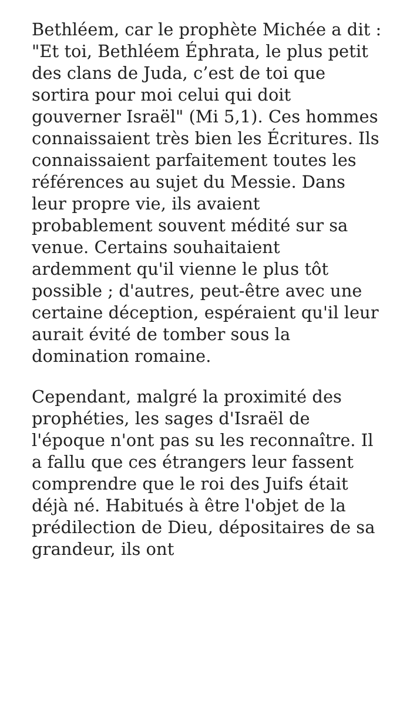Bethléem, car le prophète Michée a dit : "Et toi, Bethléem Éphrata, le plus petit des clans de Juda, c’est de toi que sortira pour moi celui qui doit gouverner Israël" (Mi 5,1). Ces hommes connaissaient très bien les Écritures. Ils connaissaient parfaitement toutes les références au sujet du Messie. Dans leur propre vie, ils avaient probablement souvent médité sur sa venue. Certains souhaitaient ardemment qu'il vienne le plus tôt possible ; d'autres, peut-être avec une certaine déception, espéraient qu'il leur aurait évité de tomber sous la domination romaine.
Cependant, malgré la proximité des prophéties, les sages d'Israël de l'époque n'ont pas su les reconnaître. Il a fallu que ces étrangers leur fassent comprendre que le roi des Juifs était déjà né. Habitués à être l'objet de la prédilection de Dieu, dépositaires de sa grandeur, ils ont